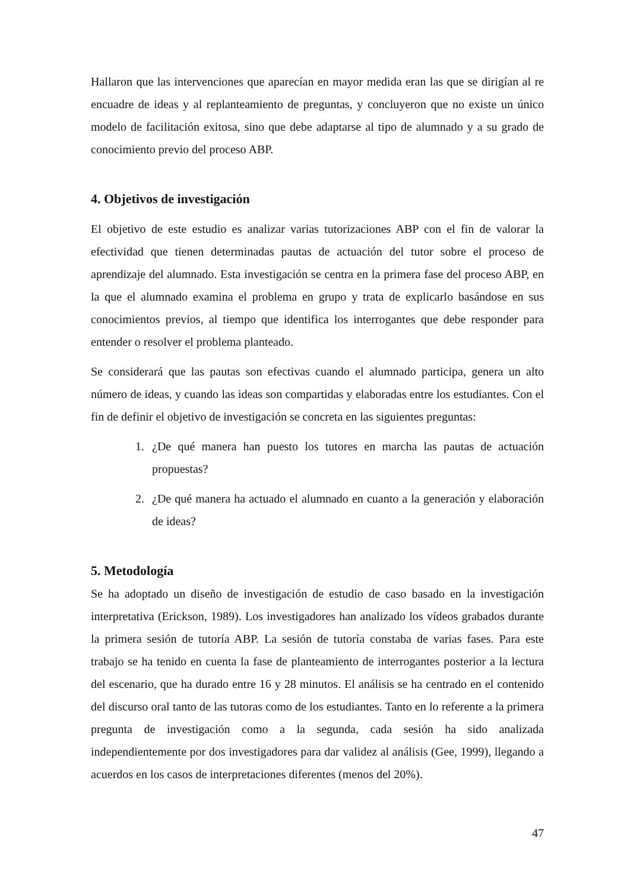Hallaron que las intervenciones que aparecían en mayor medida eran las que se dirigían al re encuadre de ideas y al replanteamiento de preguntas, y concluyeron que no existe un único modelo de facilitación exitosa, sino que debe adaptarse al tipo de alumnado y a su grado de conocimiento previo del proceso ABP.
4. Objetivos de investigación
El objetivo de este estudio es analizar varias tutorizaciones ABP con el fin de valorar la efectividad que tienen determinadas pautas de actuación del tutor sobre el proceso de aprendizaje del alumnado. Esta investigación se centra en la primera fase del proceso ABP, en la que el alumnado examina el problema en grupo y trata de explicarlo basándose en sus conocimientos previos, al tiempo que identifica los interrogantes que debe responder para entender o resolver el problema planteado.
Se considerará que las pautas son efectivas cuando el alumnado participa, genera un alto número de ideas, y cuando las ideas son compartidas y elaboradas entre los estudiantes. Con el fin de definir el objetivo de investigación se concreta en las siguientes preguntas:
1. ¿De qué manera han puesto los tutores en marcha las pautas de actuación propuestas?
2. ¿De qué manera ha actuado el alumnado en cuanto a la generación y elaboración de ideas?
5. Metodología
Se ha adoptado un diseño de investigación de estudio de caso basado en la investigación interpretativa (Erickson, 1989). Los investigadores han analizado los vídeos grabados durante la primera sesión de tutoría ABP. La sesión de tutoría constaba de varias fases. Para este trabajo se ha tenido en cuenta la fase de planteamiento de interrogantes posterior a la lectura del escenario, que ha durado entre 16 y 28 minutos. El análisis se ha centrado en el contenido del discurso oral tanto de las tutoras como de los estudiantes. Tanto en lo referente a la primera pregunta de investigación como a la segunda, cada sesión ha sido analizada independientemente por dos investigadores para dar validez al análisis (Gee, 1999), llegando a acuerdos en los casos de interpretaciones diferentes (menos del 20%).
47